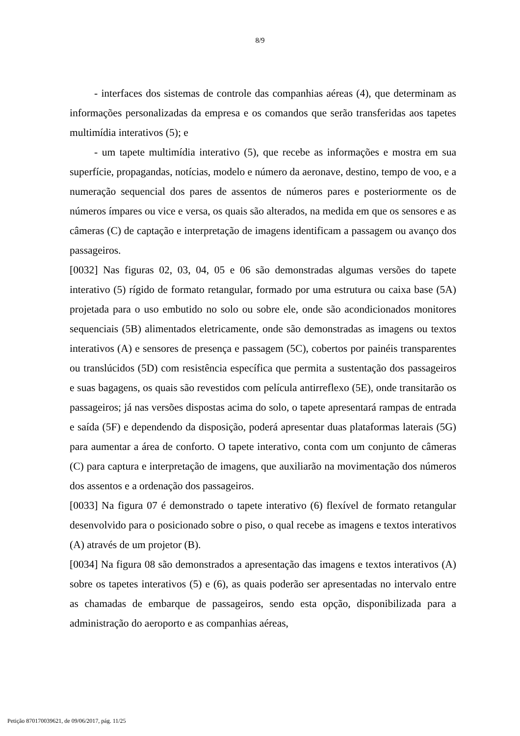8/9
- interfaces dos sistemas de controle das companhias aéreas (4), que determinam as informações personalizadas da empresa e os comandos que serão transferidas aos tapetes multimídia interativos (5); e
- um tapete multimídia interativo (5), que recebe as informações e mostra em sua superfície, propagandas, notícias, modelo e número da aeronave, destino, tempo de voo, e a numeração sequencial dos pares de assentos de números pares e posteriormente os de números ímpares ou vice e versa, os quais são alterados, na medida em que os sensores e as câmeras (C) de captação e interpretação de imagens identificam a passagem ou avanço dos passageiros.
[0032] Nas figuras 02, 03, 04, 05 e 06 são demonstradas algumas versões do tapete interativo (5) rígido de formato retangular, formado por uma estrutura ou caixa base (5A) projetada para o uso embutido no solo ou sobre ele, onde são acondicionados monitores sequenciais (5B) alimentados eletricamente, onde são demonstradas as imagens ou textos interativos (A) e sensores de presença e passagem (5C), cobertos por painéis transparentes ou translúcidos (5D) com resistência específica que permita a sustentação dos passageiros e suas bagagens, os quais são revestidos com película antirreflexo (5E), onde transitarão os passageiros; já nas versões dispostas acima do solo, o tapete apresentará rampas de entrada e saída (5F) e dependendo da disposição, poderá apresentar duas plataformas laterais (5G) para aumentar a área de conforto. O tapete interativo, conta com um conjunto de câmeras (C) para captura e interpretação de imagens, que auxiliarão na movimentação dos números dos assentos e a ordenação dos passageiros.
[0033] Na figura 07 é demonstrado o tapete interativo (6) flexível de formato retangular desenvolvido para o posicionado sobre o piso, o qual recebe as imagens e textos interativos (A) através de um projetor (B).
[0034] Na figura 08 são demonstrados a apresentação das imagens e textos interativos (A) sobre os tapetes interativos (5) e (6), as quais poderão ser apresentadas no intervalo entre as chamadas de embarque de passageiros, sendo esta opção, disponibilizada para a administração do aeroporto e as companhias aéreas,
Petição 870170039621, de 09/06/2017, pág. 11/25